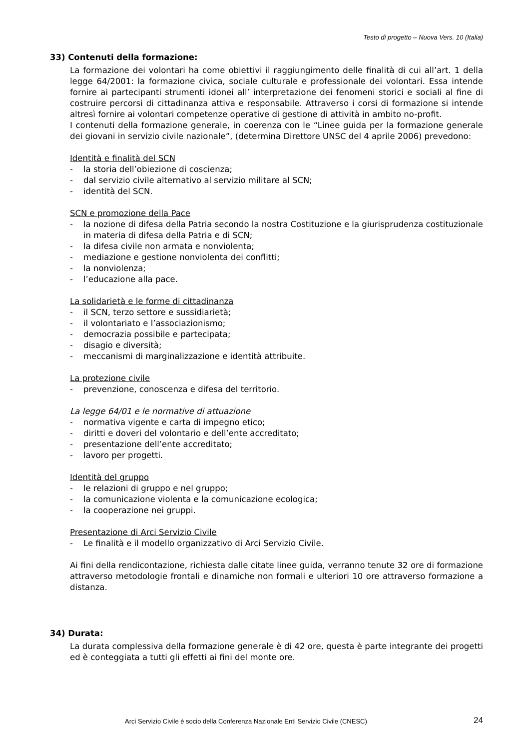Testo di progetto – Nuova Vers. 10 (Italia)
33) Contenuti della formazione:
La formazione dei volontari ha come obiettivi il raggiungimento delle finalità di cui all’art. 1 della legge 64/2001: la formazione civica, sociale culturale e professionale dei volontari. Essa intende fornire ai partecipanti strumenti idonei all’ interpretazione dei fenomeni storici e sociali al fine di costruire percorsi di cittadinanza attiva e responsabile. Attraverso i corsi di formazione si intende altresì fornire ai volontari competenze operative di gestione di attività in ambito no-profit.
I contenuti della formazione generale, in coerenza con le “Linee guida per la formazione generale dei giovani in servizio civile nazionale”, (determina Direttore UNSC del 4 aprile 2006) prevedono:
Identità e finalità del SCN
- la storia dell’obiezione di coscienza;
- dal servizio civile alternativo al servizio militare al SCN;
- identità del SCN.
SCN e promozione della Pace
- la nozione di difesa della Patria secondo la nostra Costituzione e la giurisprudenza costituzionale in materia di difesa della Patria e di SCN;
- la difesa civile non armata e nonviolenta;
- mediazione e gestione nonviolenta dei conflitti;
- la nonviolenza;
- l’educazione alla pace.
La solidarietà e le forme di cittadinanza
- il SCN, terzo settore e sussidiarietà;
- il volontariato e l’associazionismo;
- democrazia possibile e partecipata;
- disagio e diversità;
- meccanismi di marginalizzazione e identità attribuite.
La protezione civile
- prevenzione, conoscenza e difesa del territorio.
La legge 64/01 e le normative di attuazione
- normativa vigente e carta di impegno etico;
- diritti e doveri del volontario e dell’ente accreditato;
- presentazione dell’ente accreditato;
- lavoro per progetti.
Identità del gruppo
- le relazioni di gruppo e nel gruppo;
- la comunicazione violenta e la comunicazione ecologica;
- la cooperazione nei gruppi.
Presentazione di Arci Servizio Civile
- Le finalità e il modello organizzativo di Arci Servizio Civile.
Ai fini della rendicontazione, richiesta dalle citate linee guida, verranno tenute 32 ore di formazione attraverso metodologie frontali e dinamiche non formali e ulteriori 10 ore attraverso formazione a distanza.
34) Durata:
La durata complessiva della formazione generale è di 42 ore, questa è parte integrante dei progetti ed è conteggiata a tutti gli effetti ai fini del monte ore.
Arci Servizio Civile è socio della Conferenza Nazionale Enti Servizio Civile (CNESC) 24